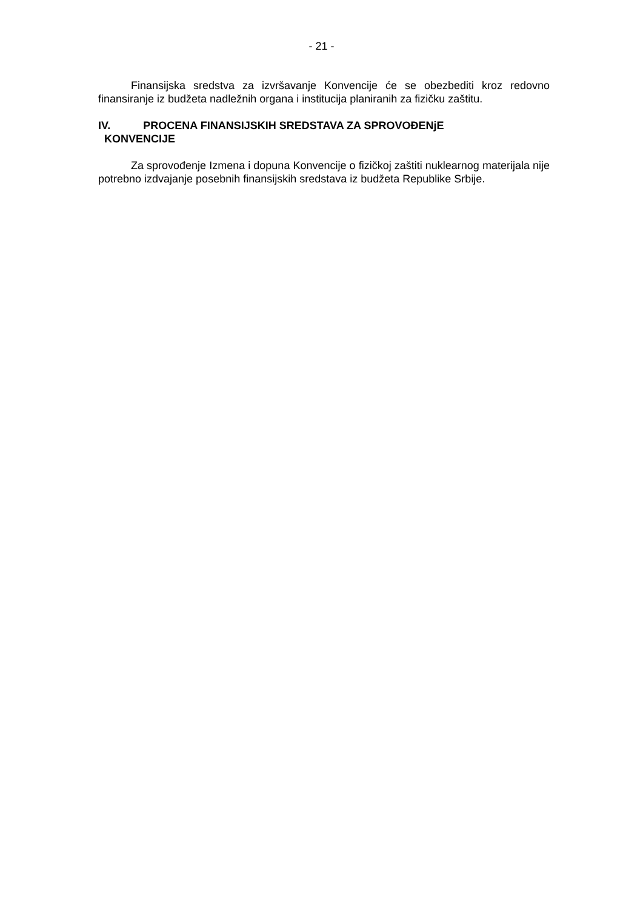- 21 -
Finansijska sredstva za izvršavanje Konvencije će se obezbediti kroz redovno finansiranje iz budžeta nadležnih organa i institucija planiranih za fizičku zaštitu.
IV. PROCENA FINANSIJSKIH SREDSTAVA ZA SPROVOĐENjE
KONVENCIJE
Za sprovođenje Izmena i dopuna Konvencije o fizičkoj zaštiti nuklearnog materijala nije potrebno izdvajanje posebnih finansijskih sredstava iz budžeta Republike Srbije.